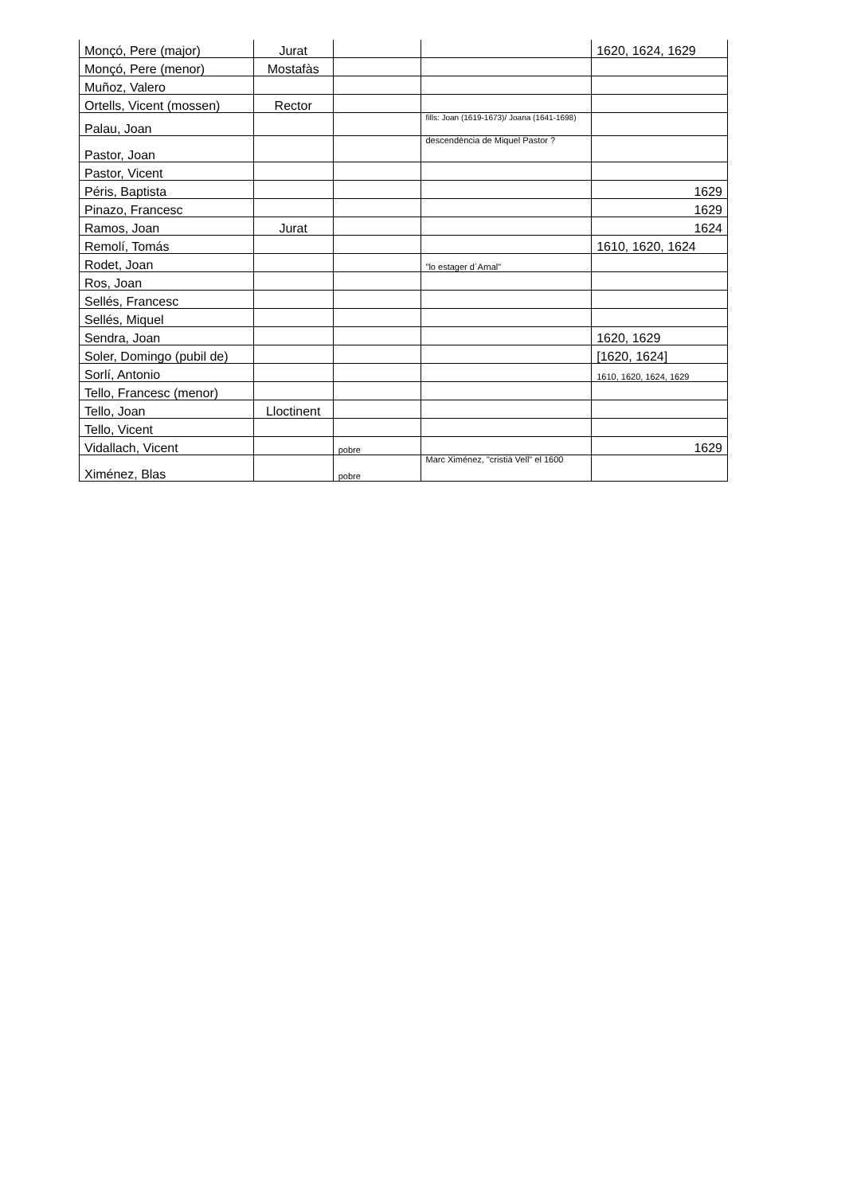| Monçó, Pere (major) | Jurat | | | 1620, 1624, 1629 |
| Monçó, Pere (menor) | Mostafàs | | | |
| Muñoz, Valero | | | | |
| Ortells, Vicent (mossen) | Rector | | | |
| Palau, Joan | | | fills: Joan (1619-1673)/ Joana (1641-1698) | |
| Pastor, Joan | | | descendència de Miquel Pastor ? | |
| Pastor, Vicent | | | | |
| Péris, Baptista | | | | 1629 |
| Pinazo, Francesc | | | | 1629 |
| Ramos, Joan | Jurat | | | 1624 |
| Remolí, Tomás | | | | 1610, 1620, 1624 |
| Rodet, Joan | | | "lo estager d´Arnal" | |
| Ros, Joan | | | | |
| Sellés, Francesc | | | | |
| Sellés, Miquel | | | | |
| Sendra, Joan | | | | 1620, 1629 |
| Soler, Domingo (pubil de) | | | | [1620, 1624] |
| Sorlí, Antonio | | | | 1610, 1620, 1624, 1629 |
| Tello, Francesc (menor) | | | | |
| Tello, Joan | Lloctinent | | | |
| Tello, Vicent | | | | |
| Vidallach, Vicent | | pobre | | 1629 |
| Ximénez, Blas | | pobre | Marc Ximénez, "cristià Vell" el 1600 | |